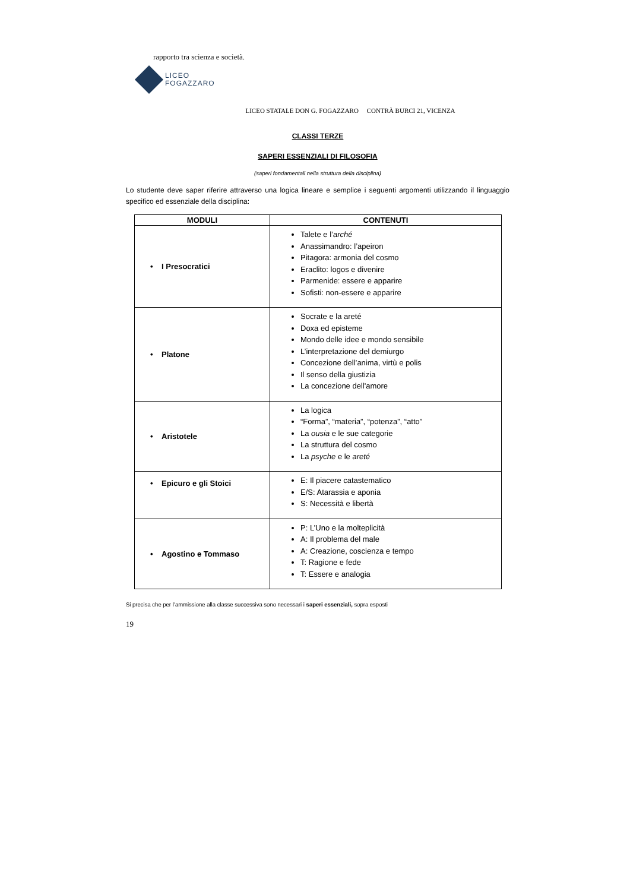rapporto tra scienza e società.
LICEO
FOGAZZARO
LICEO STATALE DON G. FOGAZZARO CONTRÀ BURCI 21, VICENZA
CLASSI TERZE
SAPERI ESSENZIALI DI FILOSOFIA
(saperi fondamentali nella struttura della disciplina)
Lo studente deve saper riferire attraverso una logica lineare e semplice i seguenti argomenti utilizzando il linguaggio specifico ed essenziale della disciplina:
| MODULI | CONTENUTI |
| --- | --- |
| • I Presocratici | Talete e l’ arché Anassimandro: l’apeiron Pitagora: armonia del cosmo Eraclito: logos e divenire Parmenide: essere e apparire Sofisti: non-essere e apparire |
| • Platone | Socrate e la areté Doxa ed episteme Mondo delle idee e mondo sensibile L’interpretazione del demiurgo Concezione dell’anima, virtù e polis Il senso della giustizia La concezione dell'amore |
| • Aristotele | La logica “Forma”, “materia”, “potenza”, “atto” La ousia e le sue categorie La struttura del cosmo La psyche e le areté |
| • Epicuro e gli Stoici | E: Il piacere catastematico E/S: Atarassia e aponia S: Necessità e libertà |
| • Agostino e Tommaso | P: L’Uno e la molteplicità A: Il problema del male A: Creazione, coscienza e tempo T: Ragione e fede T: Essere e analogia |
Si precisa che per l’ammissione alla classe successiva sono necessari i saperi essenziali, sopra esposti
19